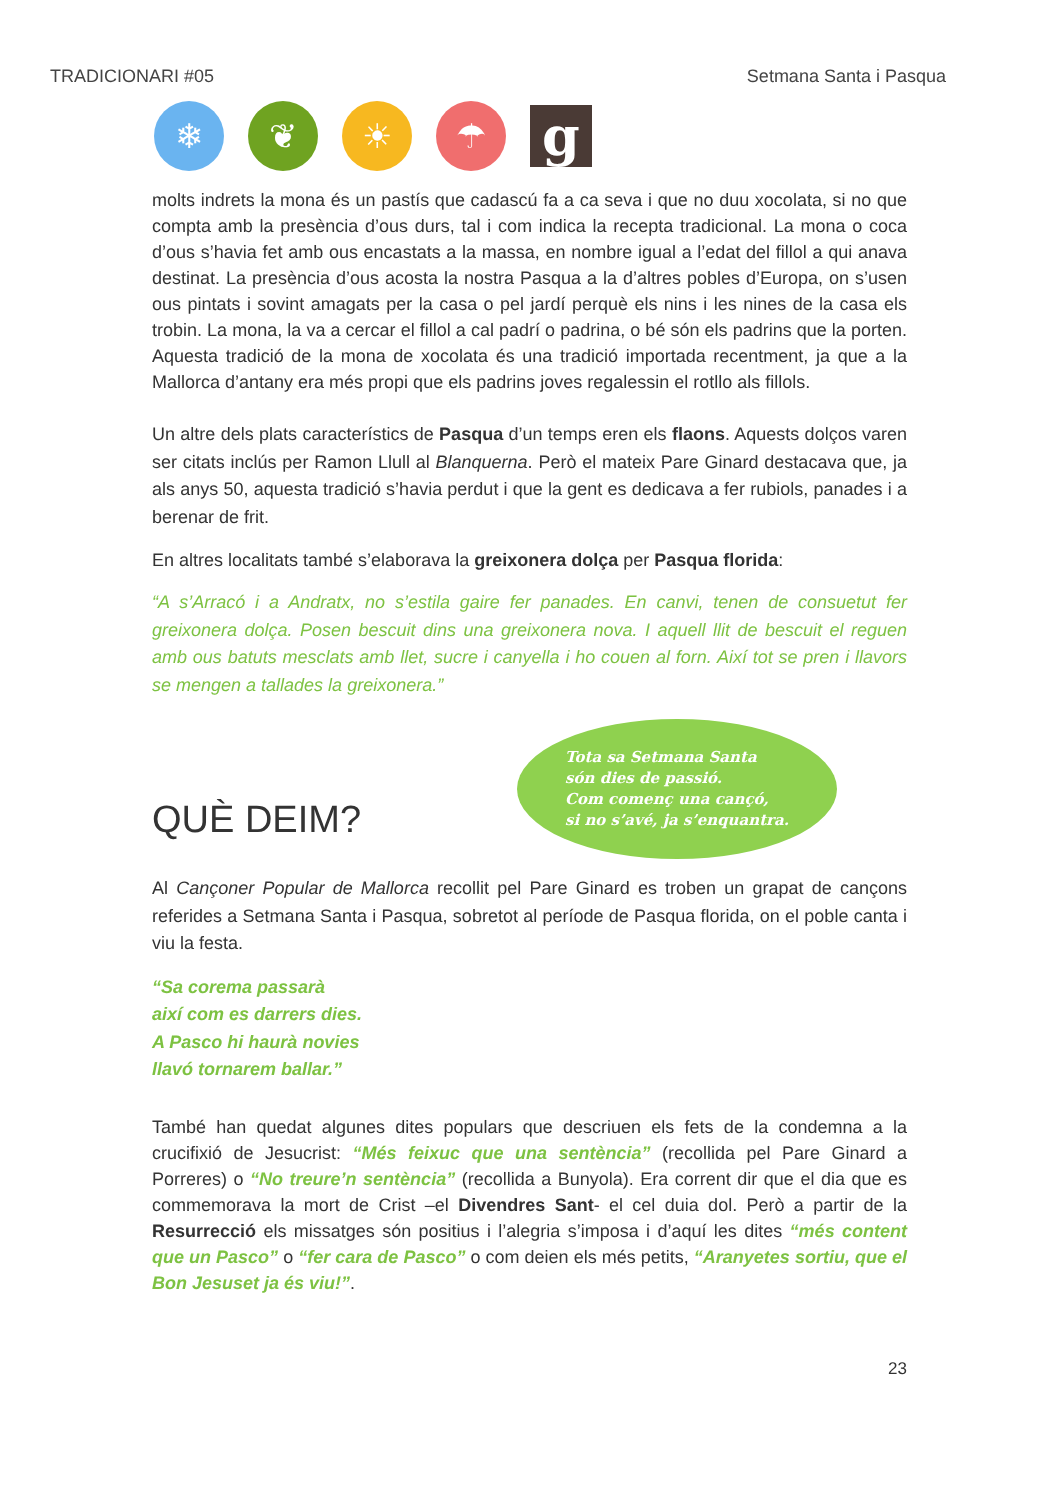TRADICIONARI #05 Setmana Santa i Pasqua
❄ ❦ ☀ ☂
g
molts indrets la mona és un pastís que cadascú fa a ca seva i que no duu xocolata, si no que compta amb la presència d’ous durs, tal i com indica la recepta tradicional. La mona o coca d’ous s’havia fet amb ous encastats a la massa, en nombre igual a l’edat del fillol a qui anava destinat. La presència d’ous acosta la nostra Pasqua a la d’altres pobles d’Europa, on s’usen ous pintats i sovint amagats per la casa o pel jardí perquè els nins i les nines de la casa els trobin. La mona, la va a cercar el fillol a cal padrí o padrina, o bé són els padrins que la porten. Aquesta tradició de la mona de xocolata és una tradició importada recentment, ja que a la Mallorca d’antany era més propi que els padrins joves regalessin el rotllo als fillols.
Un altre dels plats característics de Pasqua d’un temps eren els flaons. Aquests dolços varen ser citats inclús per Ramon Llull al Blanquerna. Però el mateix Pare Ginard destacava que, ja als anys 50, aquesta tradició s’havia perdut i que la gent es dedicava a fer rubiols, panades i a berenar de frit.
En altres localitats també s’elaborava la greixonera dolça per Pasqua florida:
“A s’Arracó i a Andratx, no s’estila gaire fer panades. En canvi, tenen de consuetut fer greixonera dolça. Posen bescuit dins una greixonera nova. I aquell llit de bescuit el reguen amb ous batuts mesclats amb llet, sucre i canyella i ho couen al forn. Així tot se pren i llavors se mengen a tallades la greixonera.”
QUÈ DEIM?
Tota sa Setmana Santa
són dies de passió.
Com començ una cançó,
si no s’avé, ja s’enquantra.
Al Cançoner Popular de Mallorca recollit pel Pare Ginard es troben un grapat de cançons referides a Setmana Santa i Pasqua, sobretot al període de Pasqua florida, on el poble canta i viu la festa.
“Sa corema passarà
així com es darrers dies.
A Pasco hi haurà novies
llavó tornarem ballar.”
També han quedat algunes dites populars que descriuen els fets de la condemna a la crucifixió de Jesucrist: “Més feixuc que una sentència” (recollida pel Pare Ginard a Porreres) o “No treure’n sentència” (recollida a Bunyola). Era corrent dir que el dia que es commemorava la mort de Crist –el Divendres Sant- el cel duia dol. Però a partir de la Resurrecció els missatges són positius i l’alegria s’imposa i d’aquí les dites “més content que un Pasco” o “fer cara de Pasco” o com deien els més petits, “Aranyetes sortiu, que el Bon Jesuset ja és viu!”.
23